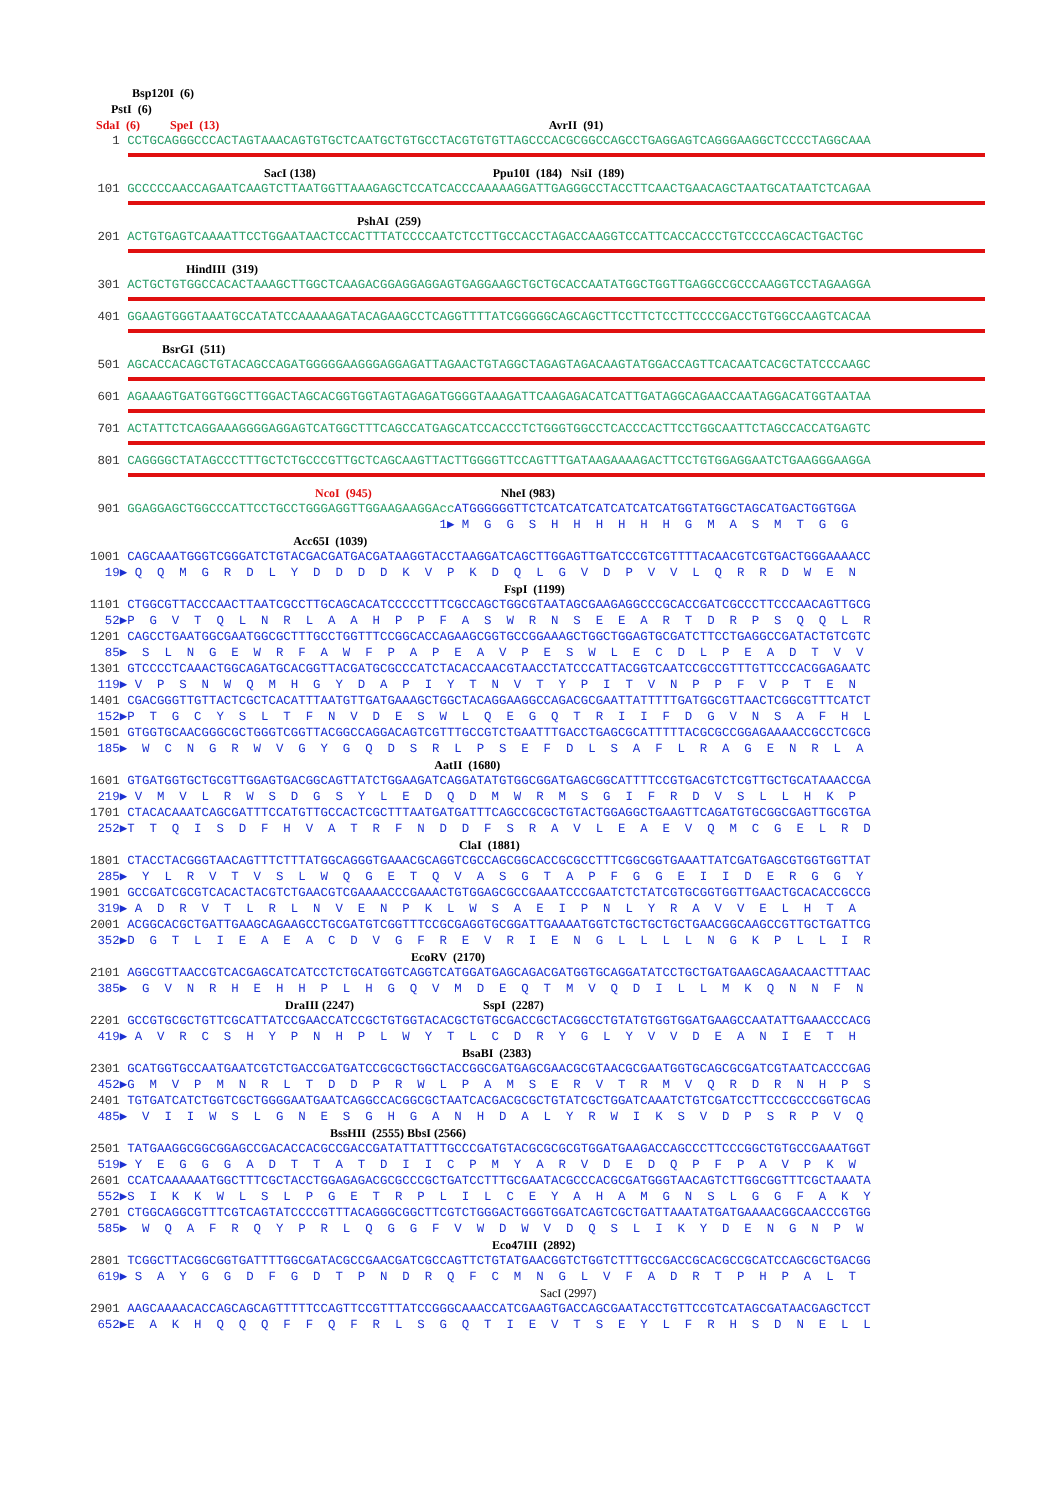Bsp120I (6) PstI (6) SdaI (6) SpeI (13) AvrII (91)
1 CCTGCAGGGCCCACTAGTAAACAGTGTGCTCAATGCTGTGCCTACGTGTGTTAGCCCACGCGGCCAGCCTGAGGAGTCAGGGAAGGCTCCCCTAGGCAAA
SacI (138) Ppu10I (184) NsiI (189)
101 GCCCCCAACCAGAATCAAGTCTTAATGGTTAAAGAGCTCCATCACCCAAAAAGGATTGAGGGCCTACCTTCAACTGAACAGCTAATGCATAATCTCAGAA
PshAI (259)
201 ACTGTGAGTCAAAATTCCTGGAATAACTCCACTTTATCCCCAATCTCCTTGCCACCTAGACCAAGGTCCATTCACCACCCTGTCCCCAGCACTGACTGC
HindIII (319)
301 ACTGCTGTGGCCACACTAAAGCTTGGCTCAAGACGGAGGAGGAGTGAGGAAGCTGCTGCACCAATATGGCTGGTTGAGGCCGCCCAAGGTCCTAGAAGGA
401 GGAAGTGGGTAAATGCCATATCCAAAAAGATACAGAAGCCTCAGGTTTTATCGGGGGCAGCAGCTTCCTTCTCCTTCCCCGACCTGTGGCCAAGTCACAA
BsrGI (511)
501 AGCACCACAGCTGTACAGCCAGATGGGGGAAGGGAGGAGATTAGAACTGTAGGCTAGAGTAGACAAGTATGGACCAGTTCACAATCACGCTATCCCAAGC
601 AGAAAGTGATGGTGGCTTGGACTAGCACGGTGGTAGTAGAGATGGGGTAAAGATTCAAGAGACATCATTGATAGGCAGAACCAATAGGACATGGTAATAA
701 ACTATTCTCAGGAAAGGGGAGGAGTCATGGCTTTCAGCCATGAGCATCCACCCTCTGGGTGGCCTCACCCACTTCCTGGCAATTCTAGCCACCATGAGTC
801 CAGGGGCTATAGCCCTTTGCTCTGCCCGTTGCTCAGCAAGTTACTTGGGGTTCCAGTTTGATAAGAAAAGACTTCCTGTGGAGGAATCTGAAGGGAAGGA
NcoI (945) NheI (983)
901 GGAGGAGCTGGCCCATTCCTGCCTGGGAGGTTGGAAGAAGGAcc ATGGGGGGTTCTCATCATCATCATCATCATGGTATGGCTAGCATGACTGGTGGA
1▶ M G G S H H H H H H G M A S M T G G
Acc65I (1039)
1001 CAGCAAATGGGTCGGGATCTGTACGACGATGACGATAAGGTACCTAAGGATCAGCTTGGAGTTGATCCCGTCGTTTTACAACGTCGTGACTGGGAAAACC
19▶ Q Q M G R D L Y D D D D K V P K D Q L G V D P V V L Q R R D W E N
FspI (1199)
1101 CTGGCGTTACCCAACTTAATCGCCTTGCAGCACATCCCCCTTTCGCCAGCTGGCGTAATAGCGAAGAGGCCCGCACCGATCGCCCTTCCCAACAGTTGCG
52▶P G V T Q L N R L A A H P P F A S W R N S E E A R T D R P S Q Q L R
1201 CAGCCTGAATGGCGAATGGCGCTTTGCCTGGTTTCCGGCACCAGAAGCGGTGCCGGAAAGCTGGCTGGAGTGCGATCTTCCTGAGGCCGATACTGTCGTC
85▶ S L N G E W R F A W F P A P E A V P E S W L E C D L P E A D T V V
1301 GTCCCCTCAAACTGGCAGATGCACGGTTACGATGCGCCCATCTACACCAACGTAACCTATCCCATTACGGTCAATCCGCCGTTTGTTCCCACGGAGAATC
119▶ V P S N W Q M H G Y D A P I Y T N V T Y P I T V N P P F V P T E N
1401 CGACGGGTTGTTACTCGCTCACATTTAATGTTGATGAAAGCTGGCTACAGGAAGGCCAGACGCGAATTATTTTTGATGGCGTTAACTCGGCGTTTCATCT
152▶P T G C Y S L T F N V D E S W L Q E G Q T R I I F D G V N S A F H L
1501 GTGGTGCAACGGGCGCTGGGTCGGTTACGGCCAGGACAGTCGTTTGCCGTCTGAATTTGACCTGAGCGCATTTTTACGCGCCGGAGAAAACCGCCTCGCG
185▶ W C N G R W V G Y G Q D S R L P S E F D L S A F L R A G E N R L A
AatII (1680)
1601 GTGATGGTGCTGCGTTGGAGTGACGGCAGTTATCTGGAAGATCAGGATATGTGGCGGATGAGCGGCATTTTCCGTGACGTCTCGTTGCTGCATAAACCGA
219▶ V M V L R W S D G S Y L E D Q D M W R M S G I F R D V S L L H K P
1701 CTACACAAATCAGCGATTTCCATGTTGCCACTCGCTTTAATGATGATTTCAGCCGCGCTGTACTGGAGGCTGAAGTTCAGATGTGCGGCGAGTTGCGTGA
252▶T T Q I S D F H V A T R F N D D F S R A V L E A E V Q M C G E L R D
ClaI (1881)
1801 CTACCTACGGGTAACAGTTTCTTTATGGCAGGGTGAAACGCAGGTCGCCAGCGGCACCGCGCCTTTCGGCGGTGAAATTATCGATGAGCGTGGTGGTTAT
285▶ Y L R V T V S L W Q G E T Q V A S G T A P F G G E I I D E R G G Y
1901 GCCGATCGCGTCACACTACGTCTGAACGTCGAAAACCCGAAACTGTGGAGCGCCGAAATCCCGAATCTCTATCGTGCGGTGGTTGAACTGCACACCGCCG
319▶ A D R V T L R L N V E N P K L W S A E I P N L Y R A V V E L H T A
2001 ACGGCACGCTGATTGAAGCAGAAGCCTGCGATGTCGGTTTCCGCGAGGTGCGGATTGAAAATGGTCTGCTGCTGCTGAACGGCAAGCCGTTGCTGATTCG
352▶D G T L I E A E A C D V G F R E V R I E N G L L L L N G K P L L I R
EcoRV (2170)
2101 AGGCGTTAACCGTCACGAGCATCATCCTCTGCATGGTCAGGTCATGGATGAGCAGACGATGGTGCAGGATATCCTGCTGATGAAGCAGAACAACTTTAAC
385▶ G V N R H E H H P L H G Q V M D E Q T M V Q D I L L M K Q N N F N
DraIII (2247) SspI (2287)
2201 GCCGTGCGCTGTTCGCATTATCCGAACCATCCGCTGTGGTACACGCTGTGCGACCGCTACGGCCTGTATGTGGTGGATGAAGCCAATATTGAAACCCACG
419▶ A V R C S H Y P N H P L W Y T L C D R Y G L Y V V D E A N I E T H
BsaBI (2383)
2301 GCATGGTGCCAATGAATCGTCTGACCGATGATCCGCGCTGGCTACCGGCGATGAGCGAACGCGTAACGCGAATGGTGCAGCGCGATCGTAATCACCCGAG
452▶G M V P M N R L T D D P R W L P A M S E R V T R M V Q R D R N H P S
2401 TGTGATCATCTGGTCGCTGGGGAATGAATCAGGCCACGGCGCTAATCACGACGCGCTGTATCGCTGGATCAAATCTGTCGATCCTTCCCGCCCGGTGCAG
485▶ V I I W S L G N E S G H G A N H D A L Y R W I K S V D P S R P V Q
BssHII (2555) BbsI (2566)
2501 TATGAAGGCGGCGGAGCCGACACCACGCCGACCGATATTATTTGCCCGATGTACGCGCGCGTGGATGAAGACCAGCCCTTCCCGGCTGTGCCGAAATGGT
519▶ Y E G G G A D T T A T D I I C P M Y A R V D E D Q P F P A V P K W
2601 CCATCAAAAAATGGCTTTCGCTACCTGGAGAGACGCGCCCGCTGATCCTTTGCGAATACGCCCACGCGATGGGTAACAGTCTTGGCGGTTTCGCTAAATA
552▶S I K K W L S L P G E T R P L I L C E Y A H A M G N S L G G F A K Y
2701 CTGGCAGGCGTTTCGTCAGTATCCCCGTTTACAGGGCGGCTTCGTCTGGGACTGGGTGGATCAGTCGCTGATTAAATATGATGAAAACGGCAACCCGTGG
585▶ W Q A F R Q Y P R L Q G G F V W D W V D Q S L I K Y D E N G N P W
Eco47III (2892)
2801 TCGGCTTACGGCGGTGATTTTGGCGATACGCCGAACGATCGCCAGTTCTGTATGAACGGTCTGGTCTTTGCCGACCGCACGCCGCATCCAGCGCTGACGG
619▶ S A Y G G D F G D T P N D R Q F C M N G L V F A D R T P H P A L T
SacI (2997)
2901 AAGCAAAACACCAGCAGCAGTTTTTCCAGTTCCGTTTATCCGGGCAAACCATCGAAGTGACCAGCGAATACCTGTTCCGTCATAGCGATAACGAGCTCCT
652▶E A K H Q Q Q F F Q F R L S G Q T I E V T S E Y L F R H S D N E L L